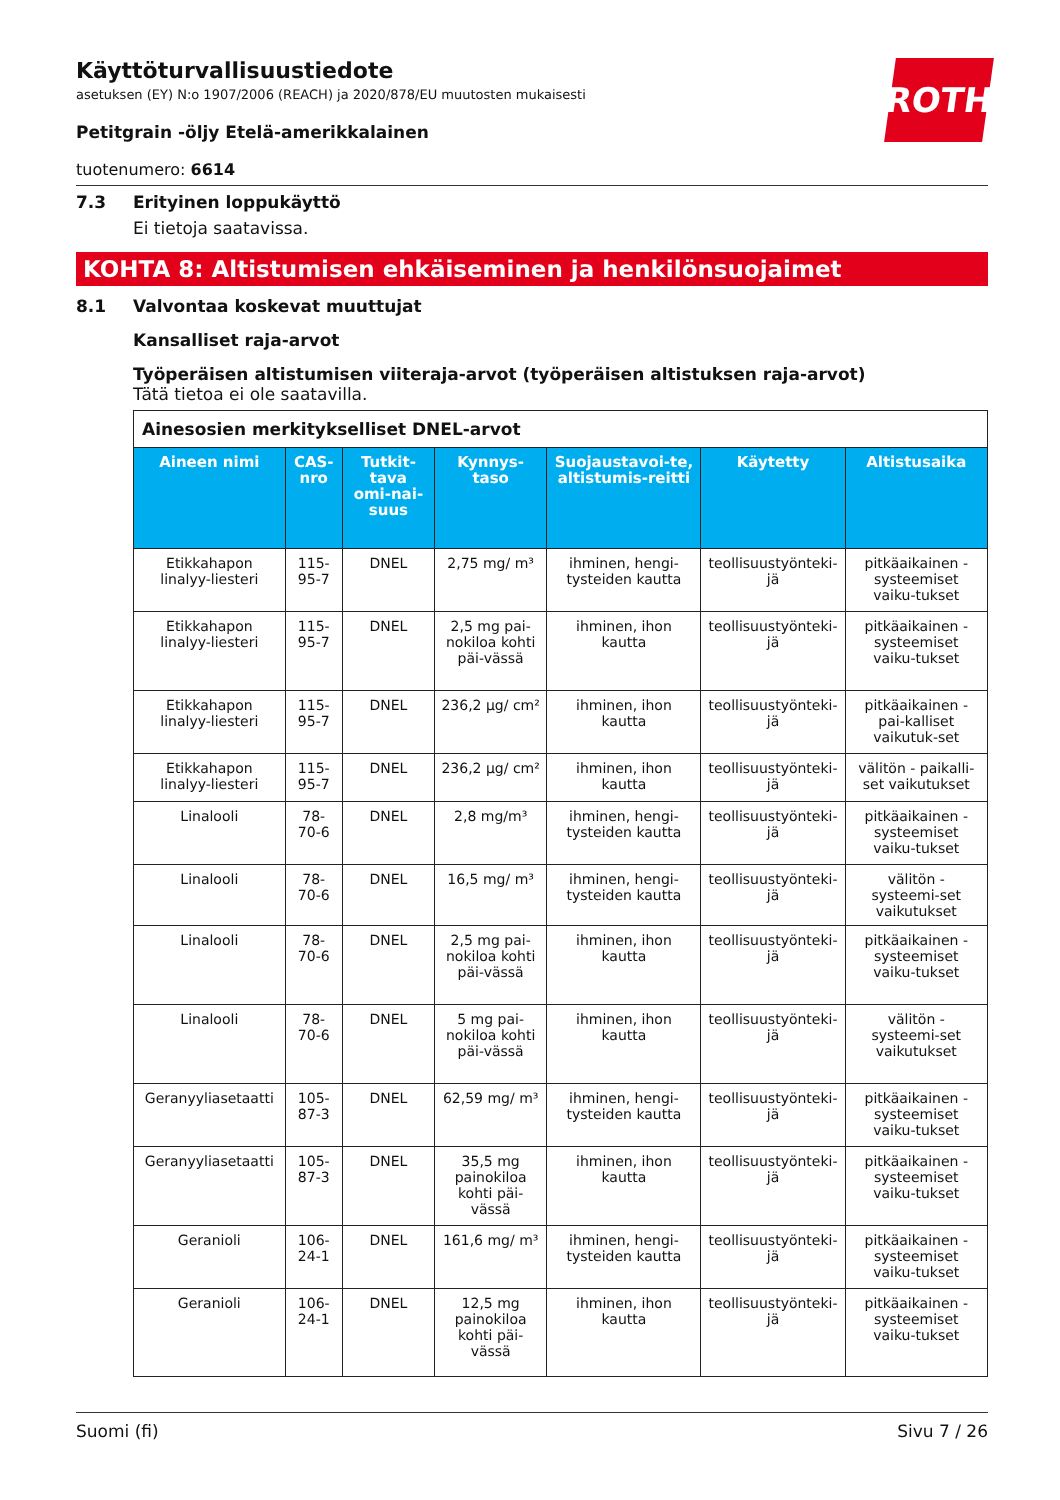ROTH
Käyttöturvallisuustiedote
asetuksen (EY) N:o 1907/2006 (REACH) ja 2020/878/EU muutosten mukaisesti
Petitgrain -öljy Etelä-amerikkalainen
tuotenumero: 6614
7.3 Erityinen loppukäyttö
Ei tietoja saatavissa.
KOHTA 8: Altistumisen ehkäiseminen ja henkilönsuojaimet
8.1 Valvontaa koskevat muuttujat
Kansalliset raja-arvot
Työperäisen altistumisen viiteraja-arvot (työperäisen altistuksen raja-arvot)
Tätä tietoa ei ole saatavilla.
| Ainesosien merkitykselliset DNEL-arvot | | | | | | |
| Aineen nimi | CAS-nro | Tutkit-tava omi-nai-suus | Kynnys-taso | Suojaustavoi-te, altistumis-reitti | Käytetty | Altistusaika |
| Etikkahapon linalyy-liesteri | 115-95-7 | DNEL | 2,75 mg/ m³ | ihminen, hengi-tysteiden kautta | teollisuustyönteki-jä | pitkäaikainen - systeemiset vaiku-tukset |
| Etikkahapon linalyy-liesteri | 115-95-7 | DNEL | 2,5 mg pai-nokiloa kohti päi-vässä | ihminen, ihon kautta | teollisuustyönteki-jä | pitkäaikainen - systeemiset vaiku-tukset |
| Etikkahapon linalyy-liesteri | 115-95-7 | DNEL | 236,2 µg/ cm² | ihminen, ihon kautta | teollisuustyönteki-jä | pitkäaikainen - pai-kalliset vaikutuk-set |
| Etikkahapon linalyy-liesteri | 115-95-7 | DNEL | 236,2 µg/ cm² | ihminen, ihon kautta | teollisuustyönteki-jä | välitön - paikalli-set vaikutukset |
| Linalooli | 78-70-6 | DNEL | 2,8 mg/m³ | ihminen, hengi-tysteiden kautta | teollisuustyönteki-jä | pitkäaikainen - systeemiset vaiku-tukset |
| Linalooli | 78-70-6 | DNEL | 16,5 mg/ m³ | ihminen, hengi-tysteiden kautta | teollisuustyönteki-jä | välitön - systeemi-set vaikutukset |
| Linalooli | 78-70-6 | DNEL | 2,5 mg pai-nokiloa kohti päi-vässä | ihminen, ihon kautta | teollisuustyönteki-jä | pitkäaikainen - systeemiset vaiku-tukset |
| Linalooli | 78-70-6 | DNEL | 5 mg pai-nokiloa kohti päi-vässä | ihminen, ihon kautta | teollisuustyönteki-jä | välitön - systeemi-set vaikutukset |
| Geranyyliasetaatti | 105-87-3 | DNEL | 62,59 mg/ m³ | ihminen, hengi-tysteiden kautta | teollisuustyönteki-jä | pitkäaikainen - systeemiset vaiku-tukset |
| Geranyyliasetaatti | 105-87-3 | DNEL | 35,5 mg painokiloa kohti päi-vässä | ihminen, ihon kautta | teollisuustyönteki-jä | pitkäaikainen - systeemiset vaiku-tukset |
| Geranioli | 106-24-1 | DNEL | 161,6 mg/ m³ | ihminen, hengi-tysteiden kautta | teollisuustyönteki-jä | pitkäaikainen - systeemiset vaiku-tukset |
| Geranioli | 106-24-1 | DNEL | 12,5 mg painokiloa kohti päi-vässä | ihminen, ihon kautta | teollisuustyönteki-jä | pitkäaikainen - systeemiset vaiku-tukset |
Suomi (fi) Sivu 7 / 26